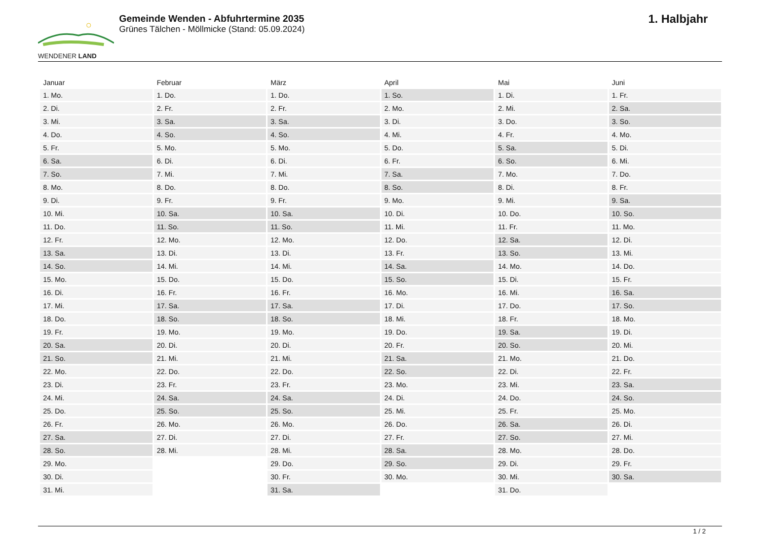WENDENER LAND
Gemeinde Wenden - Abfuhrtermine 2035
Grünes Tälchen - Möllmicke (Stand: 05.09.2024)
1. Halbjahr
| Januar | Februar | März | April | Mai | Juni |
| --- | --- | --- | --- | --- | --- |
| 1. Mo. | 1. Do. | 1. Do. | 1. So. | 1. Di. | 1. Fr. |
| 2. Di. | 2. Fr. | 2. Fr. | 2. Mo. | 2. Mi. | 2. Sa. |
| 3. Mi. | 3. Sa. | 3. Sa. | 3. Di. | 3. Do. | 3. So. |
| 4. Do. | 4. So. | 4. So. | 4. Mi. | 4. Fr. | 4. Mo. |
| 5. Fr. | 5. Mo. | 5. Mo. | 5. Do. | 5. Sa. | 5. Di. |
| 6. Sa. | 6. Di. | 6. Di. | 6. Fr. | 6. So. | 6. Mi. |
| 7. So. | 7. Mi. | 7. Mi. | 7. Sa. | 7. Mo. | 7. Do. |
| 8. Mo. | 8. Do. | 8. Do. | 8. So. | 8. Di. | 8. Fr. |
| 9. Di. | 9. Fr. | 9. Fr. | 9. Mo. | 9. Mi. | 9. Sa. |
| 10. Mi. | 10. Sa. | 10. Sa. | 10. Di. | 10. Do. | 10. So. |
| 11. Do. | 11. So. | 11. So. | 11. Mi. | 11. Fr. | 11. Mo. |
| 12. Fr. | 12. Mo. | 12. Mo. | 12. Do. | 12. Sa. | 12. Di. |
| 13. Sa. | 13. Di. | 13. Di. | 13. Fr. | 13. So. | 13. Mi. |
| 14. So. | 14. Mi. | 14. Mi. | 14. Sa. | 14. Mo. | 14. Do. |
| 15. Mo. | 15. Do. | 15. Do. | 15. So. | 15. Di. | 15. Fr. |
| 16. Di. | 16. Fr. | 16. Fr. | 16. Mo. | 16. Mi. | 16. Sa. |
| 17. Mi. | 17. Sa. | 17. Sa. | 17. Di. | 17. Do. | 17. So. |
| 18. Do. | 18. So. | 18. So. | 18. Mi. | 18. Fr. | 18. Mo. |
| 19. Fr. | 19. Mo. | 19. Mo. | 19. Do. | 19. Sa. | 19. Di. |
| 20. Sa. | 20. Di. | 20. Di. | 20. Fr. | 20. So. | 20. Mi. |
| 21. So. | 21. Mi. | 21. Mi. | 21. Sa. | 21. Mo. | 21. Do. |
| 22. Mo. | 22. Do. | 22. Do. | 22. So. | 22. Di. | 22. Fr. |
| 23. Di. | 23. Fr. | 23. Fr. | 23. Mo. | 23. Mi. | 23. Sa. |
| 24. Mi. | 24. Sa. | 24. Sa. | 24. Di. | 24. Do. | 24. So. |
| 25. Do. | 25. So. | 25. So. | 25. Mi. | 25. Fr. | 25. Mo. |
| 26. Fr. | 26. Mo. | 26. Mo. | 26. Do. | 26. Sa. | 26. Di. |
| 27. Sa. | 27. Di. | 27. Di. | 27. Fr. | 27. So. | 27. Mi. |
| 28. So. | 28. Mi. | 28. Mi. | 28. Sa. | 28. Mo. | 28. Do. |
| 29. Mo. | | 29. Do. | 29. So. | 29. Di. | 29. Fr. |
| 30. Di. | | 30. Fr. | 30. Mo. | 30. Mi. | 30. Sa. |
| 31. Mi. | | 31. Sa. | | 31. Do. | |
1 / 2